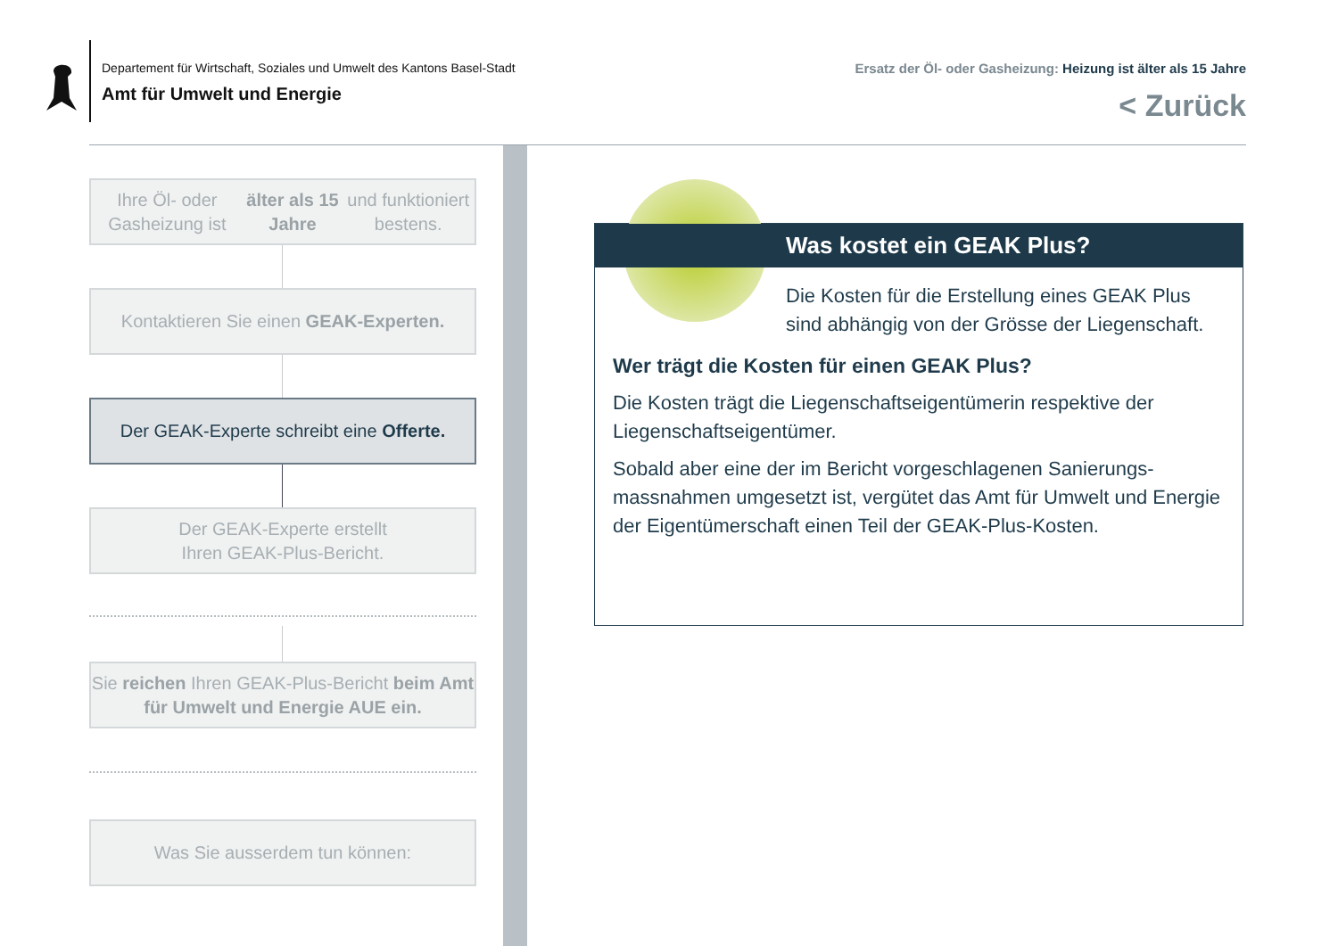Departement für Wirtschaft, Soziales und Umwelt des Kantons Basel-Stadt
Amt für Umwelt und Energie
Ersatz der Öl- oder Gasheizung: Heizung ist älter als 15 Jahre
< Zurück
Ihre Öl- oder Gasheizung ist älter als 15 Jahre und funktioniert bestens.
Kontaktieren Sie einen GEAK-Experten.
Der GEAK-Experte schreibt eine Offerte.
Der GEAK-Experte erstellt
Ihren GEAK-Plus-Bericht.
Sie reichen Ihren GEAK-Plus-Bericht beim Amt für Umwelt und Energie AUE ein.
Was Sie ausserdem tun können:
Was kostet ein GEAK Plus?
Die Kosten für die Erstellung eines GEAK Plus sind abhängig von der Grösse der Liegenschaft.
Wer trägt die Kosten für einen GEAK Plus?
Die Kosten trägt die Liegenschaftseigentümerin respektive der Liegenschaftseigentümer.
Sobald aber eine der im Bericht vorgeschlagenen Sanierungs­massnahmen umgesetzt ist, vergütet das Amt für Umwelt und Energie der Eigentümerschaft einen Teil der GEAK-Plus-Kos­ten.